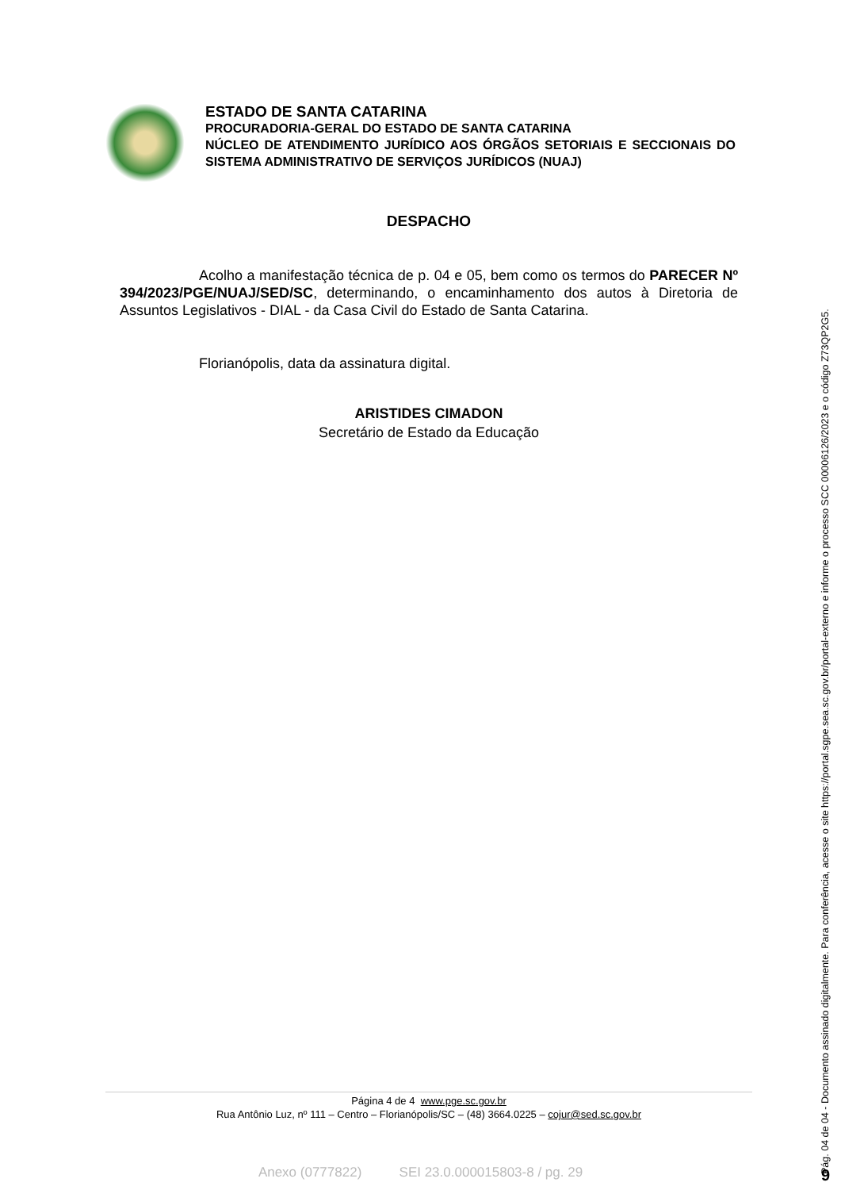ESTADO DE SANTA CATARINA
PROCURADORIA-GERAL DO ESTADO DE SANTA CATARINA
NÚCLEO DE ATENDIMENTO JURÍDICO AOS ÓRGÃOS SETORIAIS E SECCIONAIS DO SISTEMA ADMINISTRATIVO DE SERVIÇOS JURÍDICOS (NUAJ)
DESPACHO
Acolho a manifestação técnica de p. 04 e 05, bem como os termos do PARECER Nº 394/2023/PGE/NUAJ/SED/SC, determinando, o encaminhamento dos autos à Diretoria de Assuntos Legislativos - DIAL - da Casa Civil do Estado de Santa Catarina.
Florianópolis, data da assinatura digital.
ARISTIDES CIMADON
Secretário de Estado da Educação
Página 4 de 4 www.pge.sc.gov.br
Rua Antônio Luz, nº 111 – Centro – Florianópolis/SC – (48) 3664.0225 – cojur@sed.sc.gov.br
Anexo (0777822) SEI 23.0.000015803-8 / pg. 29 Pág. 04 de 04 - Documento assinado digitalmente. Para conferência, acesse o site https://portal.sgpe.sea.sc.gov.br/portal-externo e informe o processo SCC 00006126/2023 e o código Z73QP2G5. 9